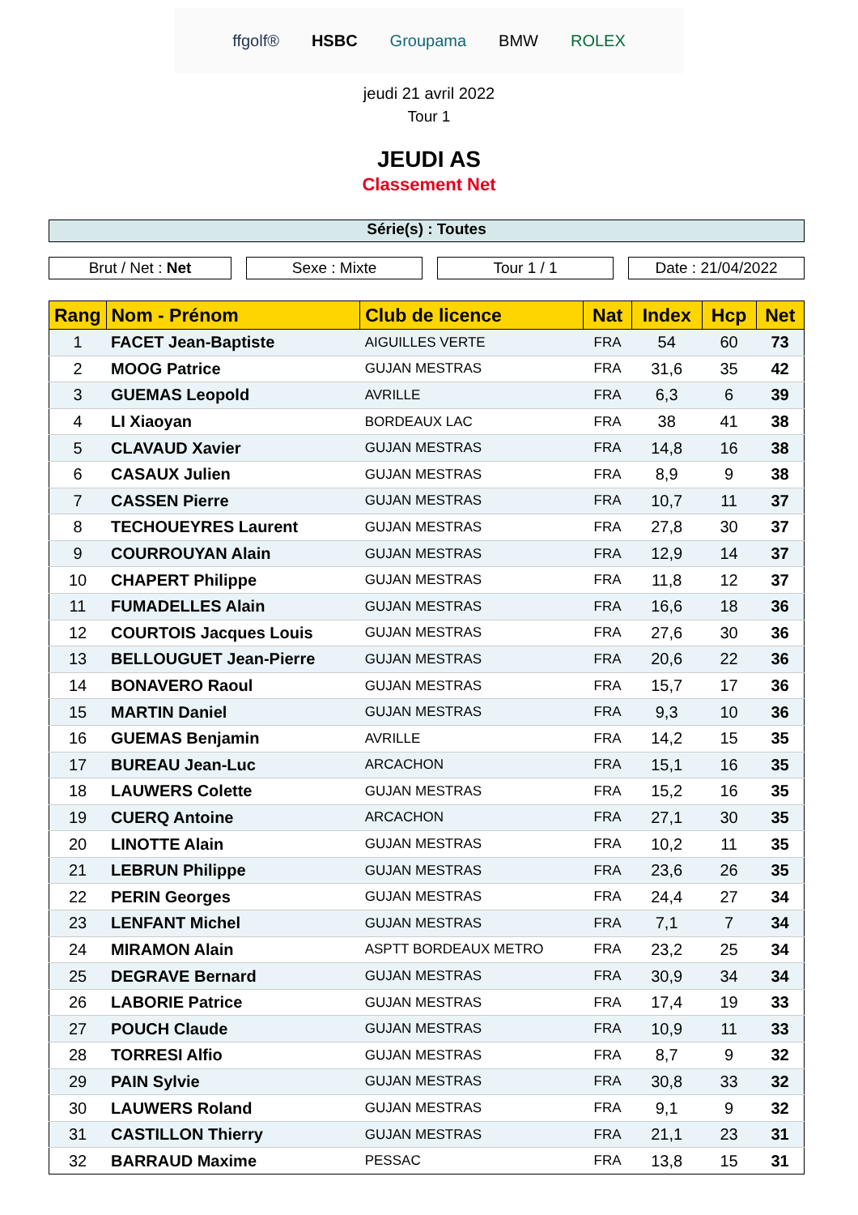ffgolf® HSBC Groupama BMW ROLEX
jeudi 21 avril 2022
Tour 1
JEUDI AS
Classement Net
Série(s) : Toutes
Brut / Net : Net Sexe : Mixte Tour 1 / 1 Date : 21/04/2022
| Rang | Nom - Prénom | Club de licence | Nat | Index | Hcp | Net |
| --- | --- | --- | --- | --- | --- | --- |
| 1 | FACET Jean-Baptiste | AIGUILLES VERTE | FRA | 54 | 60 | 73 |
| 2 | MOOG Patrice | GUJAN MESTRAS | FRA | 31,6 | 35 | 42 |
| 3 | GUEMAS Leopold | AVRILLE | FRA | 6,3 | 6 | 39 |
| 4 | LI Xiaoyan | BORDEAUX LAC | FRA | 38 | 41 | 38 |
| 5 | CLAVAUD Xavier | GUJAN MESTRAS | FRA | 14,8 | 16 | 38 |
| 6 | CASAUX Julien | GUJAN MESTRAS | FRA | 8,9 | 9 | 38 |
| 7 | CASSEN Pierre | GUJAN MESTRAS | FRA | 10,7 | 11 | 37 |
| 8 | TECHOUEYRES Laurent | GUJAN MESTRAS | FRA | 27,8 | 30 | 37 |
| 9 | COURROUYAN Alain | GUJAN MESTRAS | FRA | 12,9 | 14 | 37 |
| 10 | CHAPERT Philippe | GUJAN MESTRAS | FRA | 11,8 | 12 | 37 |
| 11 | FUMADELLES Alain | GUJAN MESTRAS | FRA | 16,6 | 18 | 36 |
| 12 | COURTOIS Jacques Louis | GUJAN MESTRAS | FRA | 27,6 | 30 | 36 |
| 13 | BELLOUGUET Jean-Pierre | GUJAN MESTRAS | FRA | 20,6 | 22 | 36 |
| 14 | BONAVERO Raoul | GUJAN MESTRAS | FRA | 15,7 | 17 | 36 |
| 15 | MARTIN Daniel | GUJAN MESTRAS | FRA | 9,3 | 10 | 36 |
| 16 | GUEMAS Benjamin | AVRILLE | FRA | 14,2 | 15 | 35 |
| 17 | BUREAU Jean-Luc | ARCACHON | FRA | 15,1 | 16 | 35 |
| 18 | LAUWERS Colette | GUJAN MESTRAS | FRA | 15,2 | 16 | 35 |
| 19 | CUERQ Antoine | ARCACHON | FRA | 27,1 | 30 | 35 |
| 20 | LINOTTE Alain | GUJAN MESTRAS | FRA | 10,2 | 11 | 35 |
| 21 | LEBRUN Philippe | GUJAN MESTRAS | FRA | 23,6 | 26 | 35 |
| 22 | PERIN Georges | GUJAN MESTRAS | FRA | 24,4 | 27 | 34 |
| 23 | LENFANT Michel | GUJAN MESTRAS | FRA | 7,1 | 7 | 34 |
| 24 | MIRAMON Alain | ASPTT BORDEAUX METRO | FRA | 23,2 | 25 | 34 |
| 25 | DEGRAVE Bernard | GUJAN MESTRAS | FRA | 30,9 | 34 | 34 |
| 26 | LABORIE Patrice | GUJAN MESTRAS | FRA | 17,4 | 19 | 33 |
| 27 | POUCH Claude | GUJAN MESTRAS | FRA | 10,9 | 11 | 33 |
| 28 | TORRESI Alfio | GUJAN MESTRAS | FRA | 8,7 | 9 | 32 |
| 29 | PAIN Sylvie | GUJAN MESTRAS | FRA | 30,8 | 33 | 32 |
| 30 | LAUWERS Roland | GUJAN MESTRAS | FRA | 9,1 | 9 | 32 |
| 31 | CASTILLON Thierry | GUJAN MESTRAS | FRA | 21,1 | 23 | 31 |
| 32 | BARRAUD Maxime | PESSAC | FRA | 13,8 | 15 | 31 |